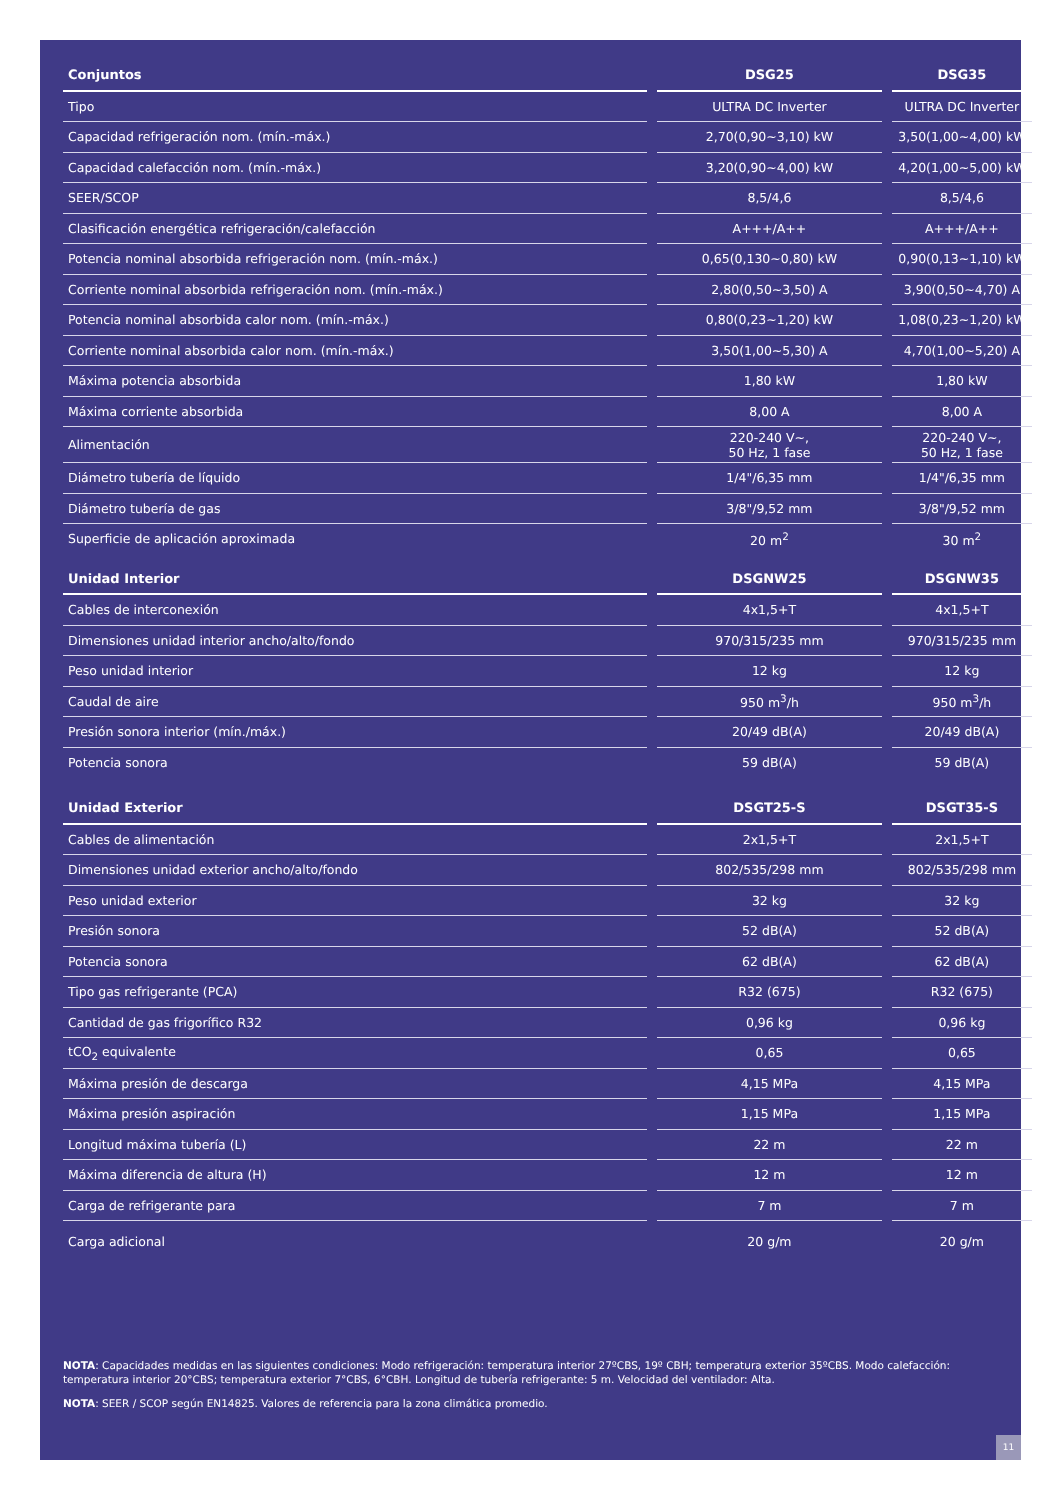| Conjuntos | DSG25 | DSG35 |
| --- | --- | --- |
| Tipo | ULTRA DC Inverter | ULTRA DC Inverter |
| Capacidad refrigeración nom. (mín.-máx.) | 2,70(0,90~3,10) kW | 3,50(1,00~4,00) kW |
| Capacidad calefacción nom. (mín.-máx.) | 3,20(0,90~4,00) kW | 4,20(1,00~5,00) kW |
| SEER/SCOP | 8,5/4,6 | 8,5/4,6 |
| Clasificación energética refrigeración/calefacción | A+++/A++ | A+++/A++ |
| Potencia nominal absorbida refrigeración nom. (mín.-máx.) | 0,65(0,130~0,80) kW | 0,90(0,13~1,10) kW |
| Corriente nominal absorbida refrigeración nom. (mín.-máx.) | 2,80(0,50~3,50) A | 3,90(0,50~4,70) A |
| Potencia nominal absorbida calor nom. (mín.-máx.) | 0,80(0,23~1,20) kW | 1,08(0,23~1,20) kW |
| Corriente nominal absorbida calor nom. (mín.-máx.) | 3,50(1,00~5,30) A | 4,70(1,00~5,20) A |
| Máxima potencia absorbida | 1,80 kW | 1,80 kW |
| Máxima corriente absorbida | 8,00 A | 8,00 A |
| Alimentación | 220-240 V~, 50 Hz, 1 fase | 220-240 V~, 50 Hz, 1 fase |
| Diámetro tubería de líquido | 1/4"/6,35 mm | 1/4"/6,35 mm |
| Diámetro tubería de gas | 3/8"/9,52 mm | 3/8"/9,52 mm |
| Superficie de aplicación aproximada | 20 m<sup>2</sup> | 30 m<sup>2</sup> |
| Unidad Interior | DSGNW25 | DSGNW35 |
| Cables de interconexión | 4x1,5+T | 4x1,5+T |
| Dimensiones unidad interior ancho/alto/fondo | 970/315/235 mm | 970/315/235 mm |
| Peso unidad interior | 12 kg | 12 kg |
| Caudal de aire | 950 m<sup>3</sup>/h | 950 m<sup>3</sup>/h |
| Presión sonora interior (mín./máx.) | 20/49 dB(A) | 20/49 dB(A) |
| Potencia sonora | 59 dB(A) | 59 dB(A) |
| Unidad Exterior | DSGT25-S | DSGT35-S |
| Cables de alimentación | 2x1,5+T | 2x1,5+T |
| Dimensiones unidad exterior ancho/alto/fondo | 802/535/298 mm | 802/535/298 mm |
| Peso unidad exterior | 32 kg | 32 kg |
| Presión sonora | 52 dB(A) | 52 dB(A) |
| Potencia sonora | 62 dB(A) | 62 dB(A) |
| Tipo gas refrigerante (PCA) | R32 (675) | R32 (675) |
| Cantidad de gas frigorífico R32 | 0,96 kg | 0,96 kg |
| tCO<sub>2</sub> equivalente | 0,65 | 0,65 |
| Máxima presión de descarga | 4,15 MPa | 4,15 MPa |
| Máxima presión aspiración | 1,15 MPa | 1,15 MPa |
| Longitud máxima tubería (L) | 22 m | 22 m |
| Máxima diferencia de altura (H) | 12 m | 12 m |
| Carga de refrigerante para | 7 m | 7 m |
| Carga adicional | 20 g/m | 20 g/m |
NOTA: Capacidades medidas en las siguientes condiciones: Modo refrigeración: temperatura interior 27ºCBS, 19º CBH; temperatura exterior 35ºCBS. Modo calefacción: temperatura interior 20°CBS; temperatura exterior 7°CBS, 6°CBH. Longitud de tubería refrigerante: 5 m. Velocidad del ventilador: Alta.
NOTA: SEER / SCOP según EN14825. Valores de referencia para la zona climática promedio.
11